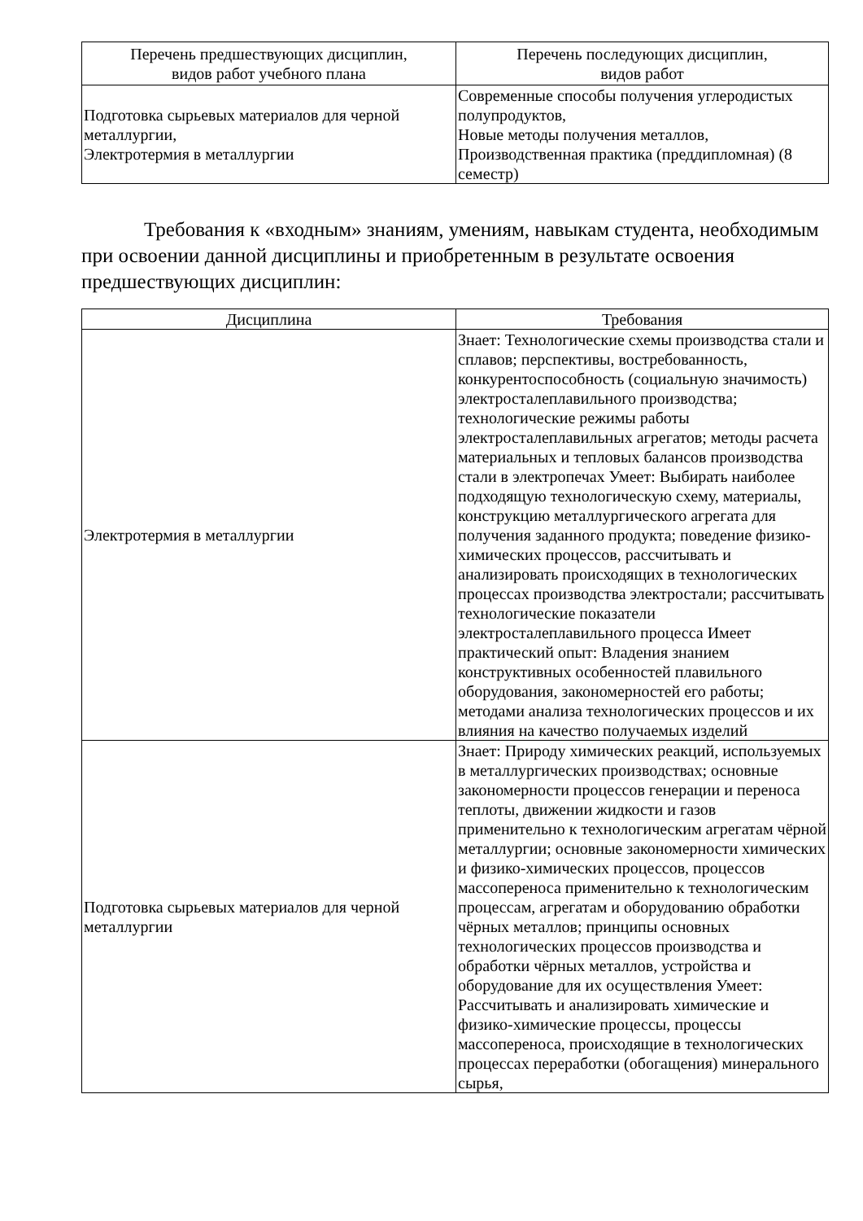| Перечень предшествующих дисциплин, видов работ учебного плана | Перечень последующих дисциплин, видов работ |
| --- | --- |
| Подготовка сырьевых материалов для черной металлургии, Электротермия в металлургии | Современные способы получения углеродистых полупродуктов, Новые методы получения металлов, Производственная практика (преддипломная) (8 семестр) |
Требования к «входным» знаниям, умениям, навыкам студента, необходимым при освоении данной дисциплины и приобретенным в результате освоения предшествующих дисциплин:
| Дисциплина | Требования |
| --- | --- |
| Электротермия в металлургии | Знает: Технологические схемы производства стали и сплавов; перспективы, востребованность, конкурентоспособность (социальную значимость) электросталеплавильного производства; технологические режимы работы электросталеплавильных агрегатов; методы расчета материальных и тепловых балансов производства стали в электропечах Умеет: Выбирать наиболее подходящую технологическую схему, материалы, конструкцию металлургического агрегата для получения заданного продукта; поведение физико-химических процессов, рассчитывать и анализировать происходящих в технологических процессах производства электростали; рассчитывать технологические показатели электросталеплавильного процесса Имеет практический опыт: Владения знанием конструктивных особенностей плавильного оборудования, закономерностей его работы; методами анализа технологических процессов и их влияния на качество получаемых изделий |
| Подготовка сырьевых материалов для черной металлургии | Знает: Природу химических реакций, используемых в металлургических производствах; основные закономерности процессов генерации и переноса теплоты, движении жидкости и газов применительно к технологическим агрегатам чёрной металлургии; основные закономерности химических и физико-химических процессов, процессов массопереноса применительно к технологическим процессам, агрегатам и оборудованию обработки чёрных металлов; принципы основных технологических процессов производства и обработки чёрных металлов, устройства и оборудование для их осуществления Умеет: Рассчитывать и анализировать химические и физико-химические процессы, процессы массопереноса, происходящие в технологических процессах переработки (обогащения) минерального сырья, |